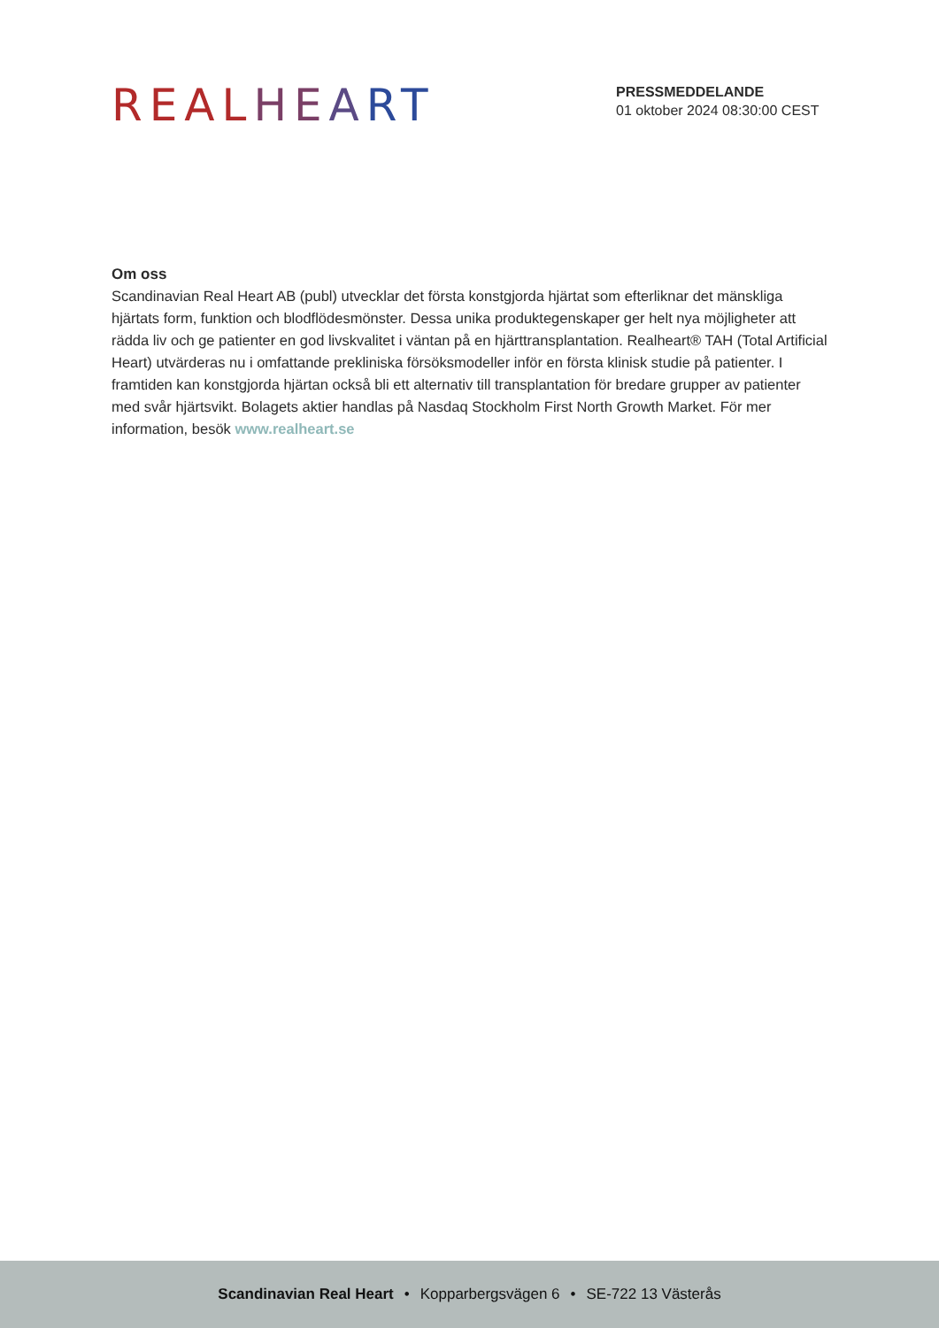REAL HE ART
PRESSMEDDELANDE
01 oktober 2024 08:30:00 CEST
Om oss
Scandinavian Real Heart AB (publ) utvecklar det första konstgjorda hjärtat som efterliknar det mänskliga hjärtats form, funktion och blodflödesmönster. Dessa unika produktegenskaper ger helt nya möjligheter att rädda liv och ge patienter en god livskvalitet i väntan på en hjärttransplantation. Realheart® TAH (Total Artificial Heart) utvärderas nu i omfattande prekliniska försöksmodeller inför en första klinisk studie på patienter. I framtiden kan konstgjorda hjärtan också bli ett alternativ till transplantation för bredare grupper av patienter med svår hjärtsvikt. Bolagets aktier handlas på Nasdaq Stockholm First North Growth Market. För mer information, besök www.realheart.se
Scandinavian Real Heart • Kopparbergsvägen 6 • SE-722 13 Västerås